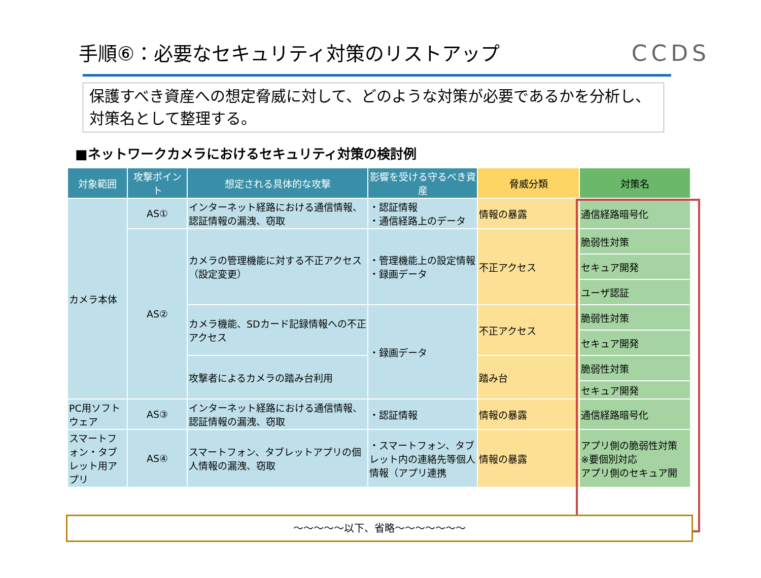手順⑥：必要なセキュリティ対策のリストアップ
CCDS
保護すべき資産への想定脅威に対して、どのような対策が必要であるかを分析し、対策名として整理する。
■ネットワークカメラにおけるセキュリティ対策の検討例
| 対象範囲 | 攻撃ポイント | 想定される具体的な攻撃 | 影響を受ける守るべき資産 | 脅威分類 | 対策名 |
| --- | --- | --- | --- | --- | --- |
| カメラ本体 | AS① | インターネット経路における通信情報、認証情報の漏洩、窃取 | ・認証情報 ・通信経路上のデータ | 情報の暴露 | 通信経路暗号化 |
| | AS② | カメラの管理機能に対する不正アクセス（設定変更） | ・管理機能上の設定情報 ・録画データ | 不正アクセス | 脆弱性対策 |
| | | | | | セキュア開発 |
| | | | | | ユーザ認証 |
| | | カメラ機能、SDカード記録情報への不正アクセス | ・録画データ | 不正アクセス | 脆弱性対策 |
| | | | | | セキュア開発 |
| | | 攻撃者によるカメラの踏み台利用 | | 踏み台 | 脆弱性対策 |
| | | | | | セキュア開発 |
| PC用ソフトウェア | AS③ | インターネット経路における通信情報、認証情報の漏洩、窃取 | ・認証情報 | 情報の暴露 | 通信経路暗号化 |
| スマートフォン・タブレット用アプリ | AS④ | スマートフォン、タブレットアプリの個人情報の漏洩、窃取 | ・スマートフォン、タブレット内の連絡先等個人情報（アプリ連携 | 情報の暴露 | アプリ側の脆弱性対策 ※要個別対応 アプリ側のセキュア開 |
～～～～～以下、省略～～～～～～～